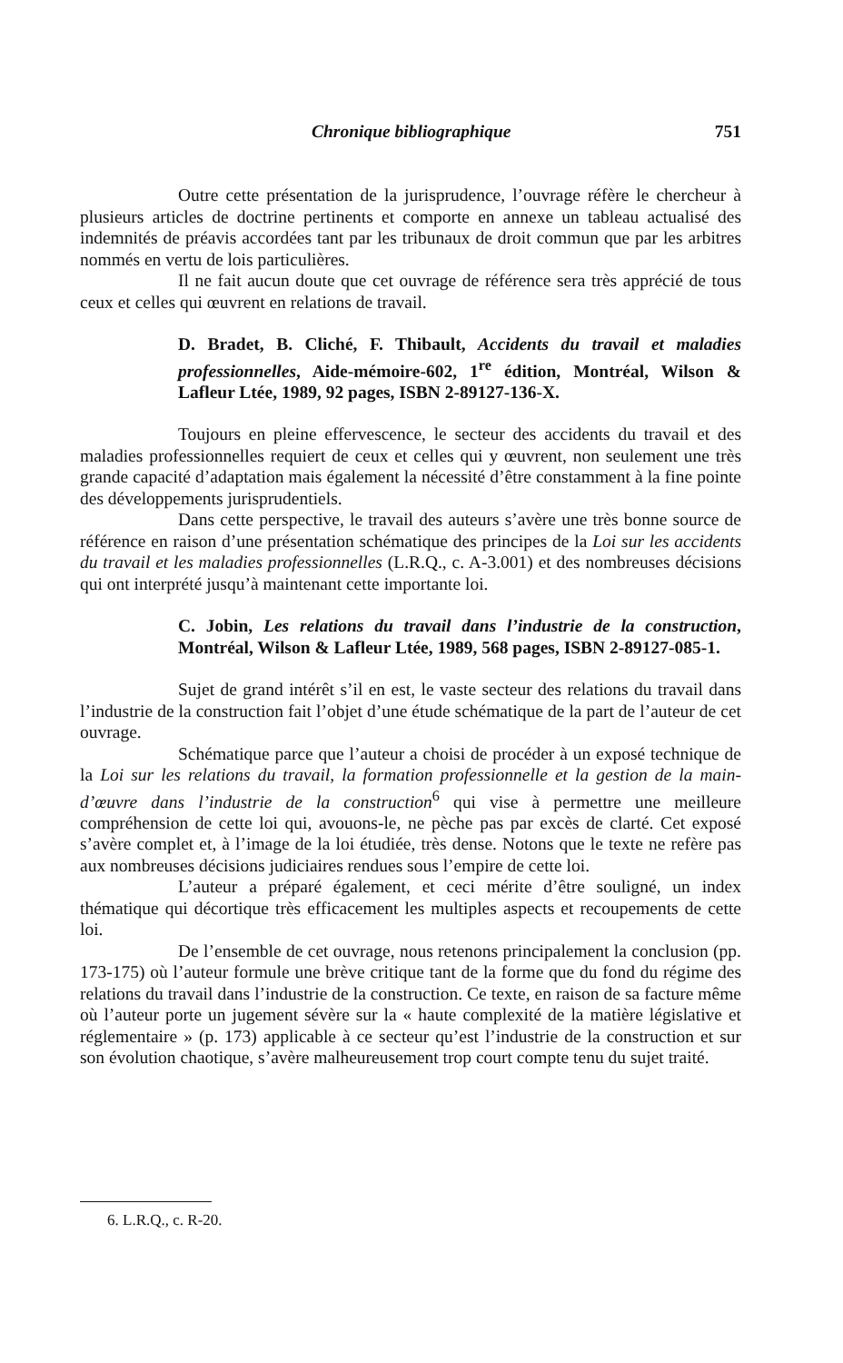Chronique bibliographique 751
Outre cette présentation de la jurisprudence, l’ouvrage réfère le chercheur à plusieurs articles de doctrine pertinents et comporte en annexe un tableau actualisé des indemnités de préavis accordées tant par les tribunaux de droit commun que par les arbitres nommés en vertu de lois particulières.
Il ne fait aucun doute que cet ouvrage de référence sera très apprécié de tous ceux et celles qui œuvrent en relations de travail.
D. Bradet, B. Cliché, F. Thibault, Accidents du travail et maladies professionnelles, Aide-mémoire-602, 1<sup>re</sup> édition, Montréal, Wilson & Lafleur Ltée, 1989, 92 pages, ISBN 2-89127-136-X.
Toujours en pleine effervescence, le secteur des accidents du travail et des maladies professionnelles requiert de ceux et celles qui y œuvrent, non seulement une très grande capacité d’adaptation mais également la nécessité d’être constamment à la fine pointe des développements jurisprudentiels.
Dans cette perspective, le travail des auteurs s’avère une très bonne source de référence en raison d’une présentation schématique des principes de la Loi sur les accidents du travail et les maladies professionnelles (L.R.Q., c. A-3.001) et des nombreuses décisions qui ont interprété jusqu’à maintenant cette importante loi.
C. Jobin, Les relations du travail dans l’industrie de la construction, Montréal, Wilson & Lafleur Ltée, 1989, 568 pages, ISBN 2-89127-085-1.
Sujet de grand intérêt s’il en est, le vaste secteur des relations du travail dans l’industrie de la construction fait l’objet d’une étude schématique de la part de l’auteur de cet ouvrage.
Schématique parce que l’auteur a choisi de procéder à un exposé technique de la Loi sur les relations du travail, la formation professionnelle et la gestion de la main-d’œuvre dans l’industrie de la construction<sup>6</sup> qui vise à permettre une meilleure compréhension de cette loi qui, avouons-le, ne pèche pas par excès de clarté. Cet exposé s’avère complet et, à l’image de la loi étudiée, très dense. Notons que le texte ne refère pas aux nombreuses décisions judiciaires rendues sous l’empire de cette loi.
L’auteur a préparé également, et ceci mérite d’être souligné, un index thématique qui décortique très efficacement les multiples aspects et recoupements de cette loi.
De l’ensemble de cet ouvrage, nous retenons principalement la conclusion (pp. 173-175) où l’auteur formule une brève critique tant de la forme que du fond du régime des relations du travail dans l’industrie de la construction. Ce texte, en raison de sa facture même où l’auteur porte un jugement sévère sur la « haute complexité de la matière législative et réglementaire » (p. 173) applicable à ce secteur qu’est l’industrie de la construction et sur son évolution chaotique, s’avère malheureusement trop court compte tenu du sujet traité.
6. L.R.Q., c. R-20.